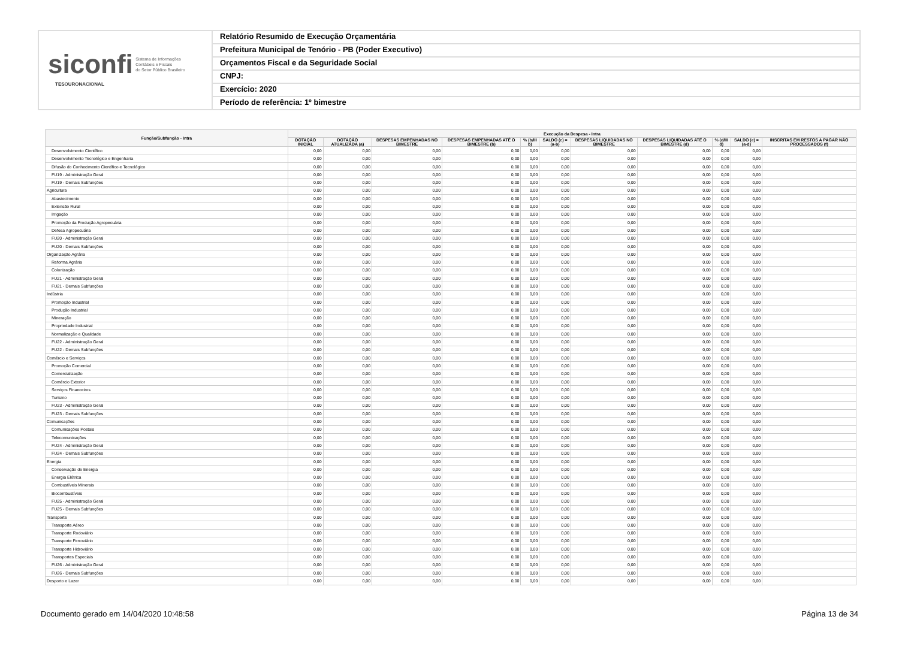siconfi Sistema de Informações
Contábeis e Fiscais
do Setor Público Brasileiro
TESOURONACIONAL
Relatório Resumido de Execução Orçamentária
Prefeitura Municipal de Tenório - PB (Poder Executivo)
Orçamentos Fiscal e da Seguridade Social
CNPJ:
Exercício: 2020
Período de referência: 1º bimestre
| Função/Subfunção - Intra | Execução da Despesa - Intra | | | | | | | | | | |
| --- | --- | --- | --- | --- | --- | --- | --- | --- | --- | --- | --- |
| | DOTAÇÃO INICIAL | DOTAÇÃO ATUALIZADA (a) | DESPESAS EMPENHADAS NO BIMESTRE | DESPESAS EMPENHADAS ATÉ O BIMESTRE (b) | % (b/III b) | SALDO (c) = (a-b) | DESPESAS LIQUIDADAS NO BIMESTRE | DESPESAS LIQUIDADAS ATÉ O BIMESTRE (d) | % (d/III d) | SALDO (e) = (a-d) | INSCRITAS EM RESTOS A PAGAR NÃO PROCESSADOS (f) |
| Desenvolvimento Científico | 0,00 | 0,00 | 0,00 | 0,00 | 0,00 | 0,00 | 0,00 | 0,00 | 0,00 | 0,00 | |
| Desenvolvimento Tecnológico e Engenharia | 0,00 | 0,00 | 0,00 | 0,00 | 0,00 | 0,00 | 0,00 | 0,00 | 0,00 | 0,00 | |
| Difusão do Conhecimento Científico e Tecnológico | 0,00 | 0,00 | 0,00 | 0,00 | 0,00 | 0,00 | 0,00 | 0,00 | 0,00 | 0,00 | |
| FU19 - Administração Geral | 0,00 | 0,00 | 0,00 | 0,00 | 0,00 | 0,00 | 0,00 | 0,00 | 0,00 | 0,00 | |
| FU19 - Demais Subfunções | 0,00 | 0,00 | 0,00 | 0,00 | 0,00 | 0,00 | 0,00 | 0,00 | 0,00 | 0,00 | |
| Agricultura | 0,00 | 0,00 | 0,00 | 0,00 | 0,00 | 0,00 | 0,00 | 0,00 | 0,00 | 0,00 | |
| Abastecimento | 0,00 | 0,00 | 0,00 | 0,00 | 0,00 | 0,00 | 0,00 | 0,00 | 0,00 | 0,00 | |
| Extensão Rural | 0,00 | 0,00 | 0,00 | 0,00 | 0,00 | 0,00 | 0,00 | 0,00 | 0,00 | 0,00 | |
| Irrigação | 0,00 | 0,00 | 0,00 | 0,00 | 0,00 | 0,00 | 0,00 | 0,00 | 0,00 | 0,00 | |
| Promoção da Produção Agropecuária | 0,00 | 0,00 | 0,00 | 0,00 | 0,00 | 0,00 | 0,00 | 0,00 | 0,00 | 0,00 | |
| Defesa Agropecuária | 0,00 | 0,00 | 0,00 | 0,00 | 0,00 | 0,00 | 0,00 | 0,00 | 0,00 | 0,00 | |
| FU20 - Administração Geral | 0,00 | 0,00 | 0,00 | 0,00 | 0,00 | 0,00 | 0,00 | 0,00 | 0,00 | 0,00 | |
| FU20 - Demais Subfunções | 0,00 | 0,00 | 0,00 | 0,00 | 0,00 | 0,00 | 0,00 | 0,00 | 0,00 | 0,00 | |
| Organização Agrária | 0,00 | 0,00 | 0,00 | 0,00 | 0,00 | 0,00 | 0,00 | 0,00 | 0,00 | 0,00 | |
| Reforma Agrária | 0,00 | 0,00 | 0,00 | 0,00 | 0,00 | 0,00 | 0,00 | 0,00 | 0,00 | 0,00 | |
| Colonização | 0,00 | 0,00 | 0,00 | 0,00 | 0,00 | 0,00 | 0,00 | 0,00 | 0,00 | 0,00 | |
| FU21 - Administração Geral | 0,00 | 0,00 | 0,00 | 0,00 | 0,00 | 0,00 | 0,00 | 0,00 | 0,00 | 0,00 | |
| FU21 - Demais Subfunções | 0,00 | 0,00 | 0,00 | 0,00 | 0,00 | 0,00 | 0,00 | 0,00 | 0,00 | 0,00 | |
| Indústria | 0,00 | 0,00 | 0,00 | 0,00 | 0,00 | 0,00 | 0,00 | 0,00 | 0,00 | 0,00 | |
| Promoção Industrial | 0,00 | 0,00 | 0,00 | 0,00 | 0,00 | 0,00 | 0,00 | 0,00 | 0,00 | 0,00 | |
| Produção Industrial | 0,00 | 0,00 | 0,00 | 0,00 | 0,00 | 0,00 | 0,00 | 0,00 | 0,00 | 0,00 | |
| Mineração | 0,00 | 0,00 | 0,00 | 0,00 | 0,00 | 0,00 | 0,00 | 0,00 | 0,00 | 0,00 | |
| Propriedade Industrial | 0,00 | 0,00 | 0,00 | 0,00 | 0,00 | 0,00 | 0,00 | 0,00 | 0,00 | 0,00 | |
| Normalização e Qualidade | 0,00 | 0,00 | 0,00 | 0,00 | 0,00 | 0,00 | 0,00 | 0,00 | 0,00 | 0,00 | |
| FU22 - Administração Geral | 0,00 | 0,00 | 0,00 | 0,00 | 0,00 | 0,00 | 0,00 | 0,00 | 0,00 | 0,00 | |
| FU22 - Demais Subfunções | 0,00 | 0,00 | 0,00 | 0,00 | 0,00 | 0,00 | 0,00 | 0,00 | 0,00 | 0,00 | |
| Comércio e Serviços | 0,00 | 0,00 | 0,00 | 0,00 | 0,00 | 0,00 | 0,00 | 0,00 | 0,00 | 0,00 | |
| Promoção Comercial | 0,00 | 0,00 | 0,00 | 0,00 | 0,00 | 0,00 | 0,00 | 0,00 | 0,00 | 0,00 | |
| Comercialização | 0,00 | 0,00 | 0,00 | 0,00 | 0,00 | 0,00 | 0,00 | 0,00 | 0,00 | 0,00 | |
| Comércio Exterior | 0,00 | 0,00 | 0,00 | 0,00 | 0,00 | 0,00 | 0,00 | 0,00 | 0,00 | 0,00 | |
| Serviços Financeiros | 0,00 | 0,00 | 0,00 | 0,00 | 0,00 | 0,00 | 0,00 | 0,00 | 0,00 | 0,00 | |
| Turismo | 0,00 | 0,00 | 0,00 | 0,00 | 0,00 | 0,00 | 0,00 | 0,00 | 0,00 | 0,00 | |
| FU23 - Administração Geral | 0,00 | 0,00 | 0,00 | 0,00 | 0,00 | 0,00 | 0,00 | 0,00 | 0,00 | 0,00 | |
| FU23 - Demais Subfunções | 0,00 | 0,00 | 0,00 | 0,00 | 0,00 | 0,00 | 0,00 | 0,00 | 0,00 | 0,00 | |
| Comunicações | 0,00 | 0,00 | 0,00 | 0,00 | 0,00 | 0,00 | 0,00 | 0,00 | 0,00 | 0,00 | |
| Comunicações Postais | 0,00 | 0,00 | 0,00 | 0,00 | 0,00 | 0,00 | 0,00 | 0,00 | 0,00 | 0,00 | |
| Telecomunicações | 0,00 | 0,00 | 0,00 | 0,00 | 0,00 | 0,00 | 0,00 | 0,00 | 0,00 | 0,00 | |
| FU24 - Administração Geral | 0,00 | 0,00 | 0,00 | 0,00 | 0,00 | 0,00 | 0,00 | 0,00 | 0,00 | 0,00 | |
| FU24 - Demais Subfunções | 0,00 | 0,00 | 0,00 | 0,00 | 0,00 | 0,00 | 0,00 | 0,00 | 0,00 | 0,00 | |
| Energia | 0,00 | 0,00 | 0,00 | 0,00 | 0,00 | 0,00 | 0,00 | 0,00 | 0,00 | 0,00 | |
| Conservação de Energia | 0,00 | 0,00 | 0,00 | 0,00 | 0,00 | 0,00 | 0,00 | 0,00 | 0,00 | 0,00 | |
| Energia Elétrica | 0,00 | 0,00 | 0,00 | 0,00 | 0,00 | 0,00 | 0,00 | 0,00 | 0,00 | 0,00 | |
| Combustíveis Minerais | 0,00 | 0,00 | 0,00 | 0,00 | 0,00 | 0,00 | 0,00 | 0,00 | 0,00 | 0,00 | |
| Biocombustíveis | 0,00 | 0,00 | 0,00 | 0,00 | 0,00 | 0,00 | 0,00 | 0,00 | 0,00 | 0,00 | |
| FU25 - Administração Geral | 0,00 | 0,00 | 0,00 | 0,00 | 0,00 | 0,00 | 0,00 | 0,00 | 0,00 | 0,00 | |
| FU25 - Demais Subfunções | 0,00 | 0,00 | 0,00 | 0,00 | 0,00 | 0,00 | 0,00 | 0,00 | 0,00 | 0,00 | |
| Transporte | 0,00 | 0,00 | 0,00 | 0,00 | 0,00 | 0,00 | 0,00 | 0,00 | 0,00 | 0,00 | |
| Transporte Aéreo | 0,00 | 0,00 | 0,00 | 0,00 | 0,00 | 0,00 | 0,00 | 0,00 | 0,00 | 0,00 | |
| Transporte Rodoviário | 0,00 | 0,00 | 0,00 | 0,00 | 0,00 | 0,00 | 0,00 | 0,00 | 0,00 | 0,00 | |
| Transporte Ferroviário | 0,00 | 0,00 | 0,00 | 0,00 | 0,00 | 0,00 | 0,00 | 0,00 | 0,00 | 0,00 | |
| Transporte Hidroviário | 0,00 | 0,00 | 0,00 | 0,00 | 0,00 | 0,00 | 0,00 | 0,00 | 0,00 | 0,00 | |
| Transportes Especiais | 0,00 | 0,00 | 0,00 | 0,00 | 0,00 | 0,00 | 0,00 | 0,00 | 0,00 | 0,00 | |
| FU26 - Administração Geral | 0,00 | 0,00 | 0,00 | 0,00 | 0,00 | 0,00 | 0,00 | 0,00 | 0,00 | 0,00 | |
| FU26 - Demais Subfunções | 0,00 | 0,00 | 0,00 | 0,00 | 0,00 | 0,00 | 0,00 | 0,00 | 0,00 | 0,00 | |
| Desporto e Lazer | 0,00 | 0,00 | 0,00 | 0,00 | 0,00 | 0,00 | 0,00 | 0,00 | 0,00 | 0,00 | |
Documento gerado em 14/04/2020 10:48:58 Página 13 de 34